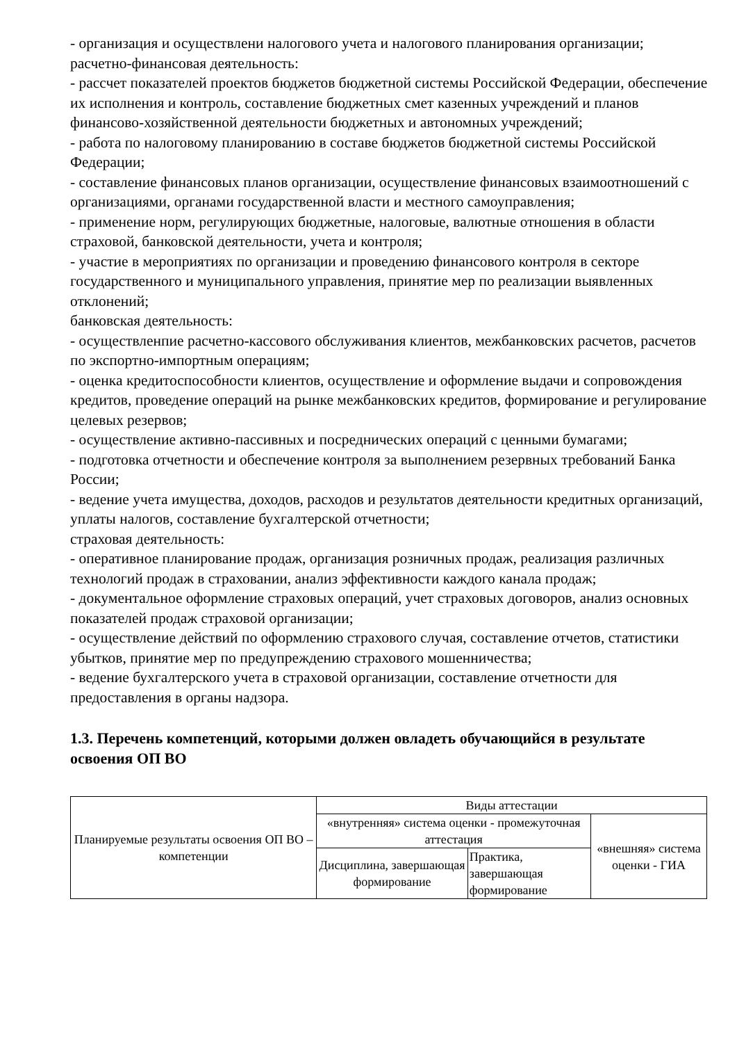- организация и осуществлени налогового учета и налогового планирования организации;
расчетно-финансовая деятельность:
- рассчет показателей проектов бюджетов бюджетной системы Российской Федерации, обеспечение их исполнения и контроль, составление бюджетных смет казенных учреждений и планов финансово-хозяйственной деятельности бюджетных и автономных учреждений;
- работа по налоговому планированию в составе бюджетов бюджетной системы Российской Федерации;
- составление финансовых планов организации, осуществление финансовых взаимоотношений с организациями, органами государственной власти и местного самоуправления;
- применение норм, регулирующих бюджетные, налоговые, валютные отношения в области страховой, банковской деятельности, учета и контроля;
- участие в мероприятиях по организации и проведению финансового контроля в секторе государственного и муниципального управления, принятие мер по реализации выявленных отклонений;
банковская деятельность:
- осуществленпие расчетно-кассового обслуживания клиентов, межбанковских расчетов, расчетов по экспортно-импортным операциям;
- оценка кредитоспособности клиентов, осуществление и оформление выдачи и сопровождения кредитов, проведение операций на рынке межбанковских кредитов, формирование и регулирование целевых резервов;
- осуществление активно-пассивных и посреднических операций с ценными бумагами;
- подготовка отчетности и обеспечение контроля за выполнением резервных требований Банка России;
- ведение учета имущества, доходов, расходов и результатов деятельности кредитных организаций, уплаты налогов, составление бухгалтерской отчетности;
страховая деятельность:
- оперативное планирование продаж, организация розничных продаж, реализация различных технологий продаж в страховании, анализ эффективности каждого канала продаж;
- документальное оформление страховых операций, учет страховых договоров, анализ основных показателей продаж страховой организации;
- осуществление действий по оформлению страхового случая, составление отчетов, статистики убытков, принятие мер по предупреждению страхового мошенничества;
- ведение бухгалтерского учета в страховой организации, составление отчетности для предоставления в органы надзора.
1.3. Перечень компетенций, которыми должен овладеть обучающийся в результате освоения ОП ВО
| Планируемые результаты освоения ОП ВО –компетенции | Виды аттестации | | |
| | «внутренняя» система оценки - промежуточная аттестация | | «внешняя» система оценки - ГИА |
| | Дисциплина, завершающая формирование | Практика, завершающая формирование | |